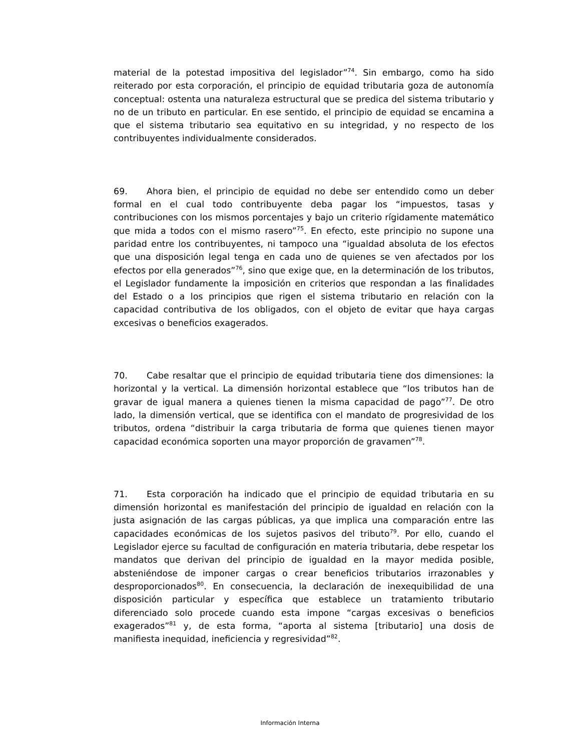material de la potestad impositiva del legislador”<sup>74</sup>. Sin embargo, como ha sido reiterado por esta corporación, el principio de equidad tributaria goza de autonomía conceptual: ostenta una naturaleza estructural que se predica del sistema tributario y no de un tributo en particular. En ese sentido, el principio de equidad se encamina a que el sistema tributario sea equitativo en su integridad, y no respecto de los contribuyentes individualmente considerados.
69. Ahora bien, el principio de equidad no debe ser entendido como un deber formal en el cual todo contribuyente deba pagar los “impuestos, tasas y contribuciones con los mismos porcentajes y bajo un criterio rígidamente matemático que mida a todos con el mismo rasero”<sup>75</sup>. En efecto, este principio no supone una paridad entre los contribuyentes, ni tampoco una “igualdad absoluta de los efectos que una disposición legal tenga en cada uno de quienes se ven afectados por los efectos por ella generados”<sup>76</sup>, sino que exige que, en la determinación de los tributos, el Legislador fundamente la imposición en criterios que respondan a las finalidades del Estado o a los principios que rigen el sistema tributario en relación con la capacidad contributiva de los obligados, con el objeto de evitar que haya cargas excesivas o beneficios exagerados.
70. Cabe resaltar que el principio de equidad tributaria tiene dos dimensiones: la horizontal y la vertical. La dimensión horizontal establece que “los tributos han de gravar de igual manera a quienes tienen la misma capacidad de pago”<sup>77</sup>. De otro lado, la dimensión vertical, que se identifica con el mandato de progresividad de los tributos, ordena “distribuir la carga tributaria de forma que quienes tienen mayor capacidad económica soporten una mayor proporción de gravamen”<sup>78</sup>.
71. Esta corporación ha indicado que el principio de equidad tributaria en su dimensión horizontal es manifestación del principio de igualdad en relación con la justa asignación de las cargas públicas, ya que implica una comparación entre las capacidades económicas de los sujetos pasivos del tributo<sup>79</sup>. Por ello, cuando el Legislador ejerce su facultad de configuración en materia tributaria, debe respetar los mandatos que derivan del principio de igualdad en la mayor medida posible, absteniéndose de imponer cargas o crear beneficios tributarios irrazonables y desproporcionados<sup>80</sup>. En consecuencia, la declaración de inexequibilidad de una disposición particular y específica que establece un tratamiento tributario diferenciado solo procede cuando esta impone “cargas excesivas o beneficios exagerados”<sup>81</sup> y, de esta forma, “aporta al sistema [tributario] una dosis de manifiesta inequidad, ineficiencia y regresividad”<sup>82</sup>.
Información Interna